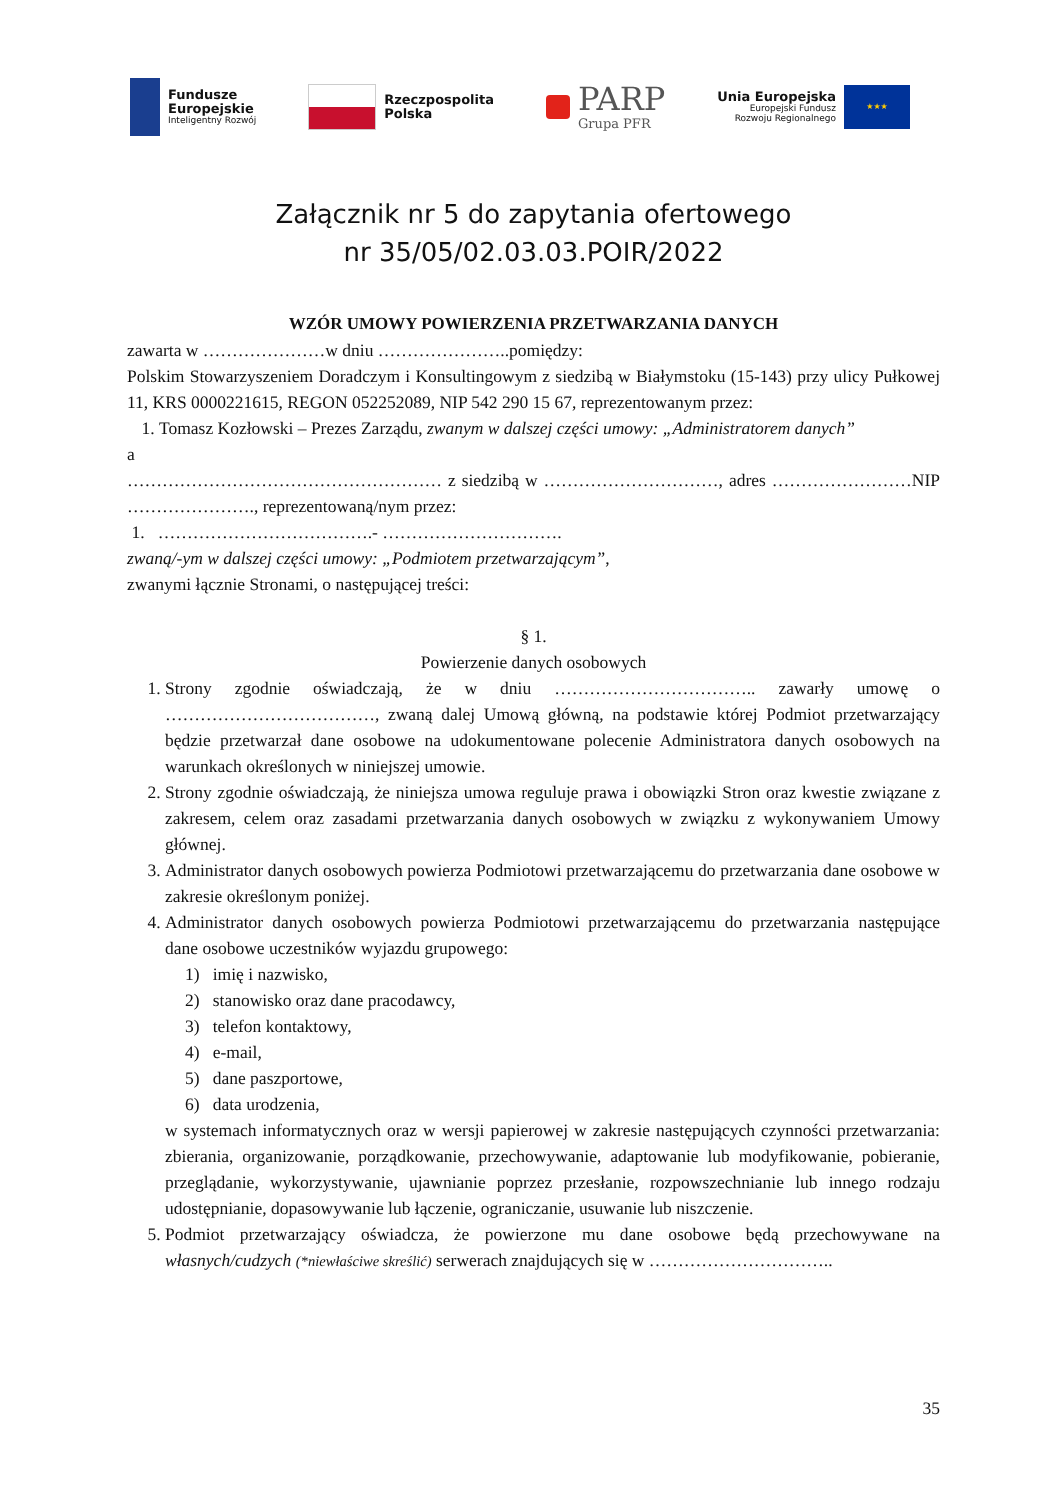Fundusze
Europejskie
Inteligentny Rozwój
Rzeczpospolita
Polska
PARP
Grupa PFR
Unia Europejska
Europejski Fundusz
Rozwoju Regionalnego
★★★
Załącznik nr 5 do zapytania ofertowego
nr 35/05/02.03.03.POIR/2022
WZÓR UMOWY POWIERZENIA PRZETWARZANIA DANYCH
zawarta w …………………w dniu …………………..pomiędzy:
Polskim Stowarzyszeniem Doradczym i Konsultingowym z siedzibą w Białymstoku (15-143) przy ulicy Pułkowej 11, KRS 0000221615, REGON 052252089, NIP 542 290 15 67, reprezentowanym przez:
1. Tomasz Kozłowski – Prezes Zarządu, zwanym w dalszej części umowy: „Administratorem danych”
a
……………………………………………… z siedzibą w …………………………, adres ……………………NIP …………………., reprezentowaną/nym przez:
1. ……………………………….- ………………………….
zwaną/-ym w dalszej części umowy: „Podmiotem przetwarzającym”,
zwanymi łącznie Stronami, o następującej treści:
§ 1.
Powierzenie danych osobowych
1. Strony zgodnie oświadczają, że w dniu …………………………….. zawarły umowę o ………………………………, zwaną dalej Umową główną, na podstawie której Podmiot przetwarzający będzie przetwarzał dane osobowe na udokumentowane polecenie Administratora danych osobowych na warunkach określonych w niniejszej umowie.
2. Strony zgodnie oświadczają, że niniejsza umowa reguluje prawa i obowiązki Stron oraz kwestie związane z zakresem, celem oraz zasadami przetwarzania danych osobowych w związku z wykonywaniem Umowy głównej.
3. Administrator danych osobowych powierza Podmiotowi przetwarzającemu do przetwarzania dane osobowe w zakresie określonym poniżej.
4. Administrator danych osobowych powierza Podmiotowi przetwarzającemu do przetwarzania następujące dane osobowe uczestników wyjazdu grupowego:
1) imię i nazwisko,
2) stanowisko oraz dane pracodawcy,
3) telefon kontaktowy,
4) e-mail,
5) dane paszportowe,
6) data urodzenia,
w systemach informatycznych oraz w wersji papierowej w zakresie następujących czynności przetwarzania: zbierania, organizowanie, porządkowanie, przechowywanie, adaptowanie lub modyfikowanie, pobieranie, przeglądanie, wykorzystywanie, ujawnianie poprzez przesłanie, rozpowszechnianie lub innego rodzaju udostępnianie, dopasowywanie lub łączenie, ograniczanie, usuwanie lub niszczenie.
5. Podmiot przetwarzający oświadcza, że powierzone mu dane osobowe będą przechowywane na własnych/cudzych (*niewłaściwe skreślić) serwerach znajdujących się w …………………………..
35